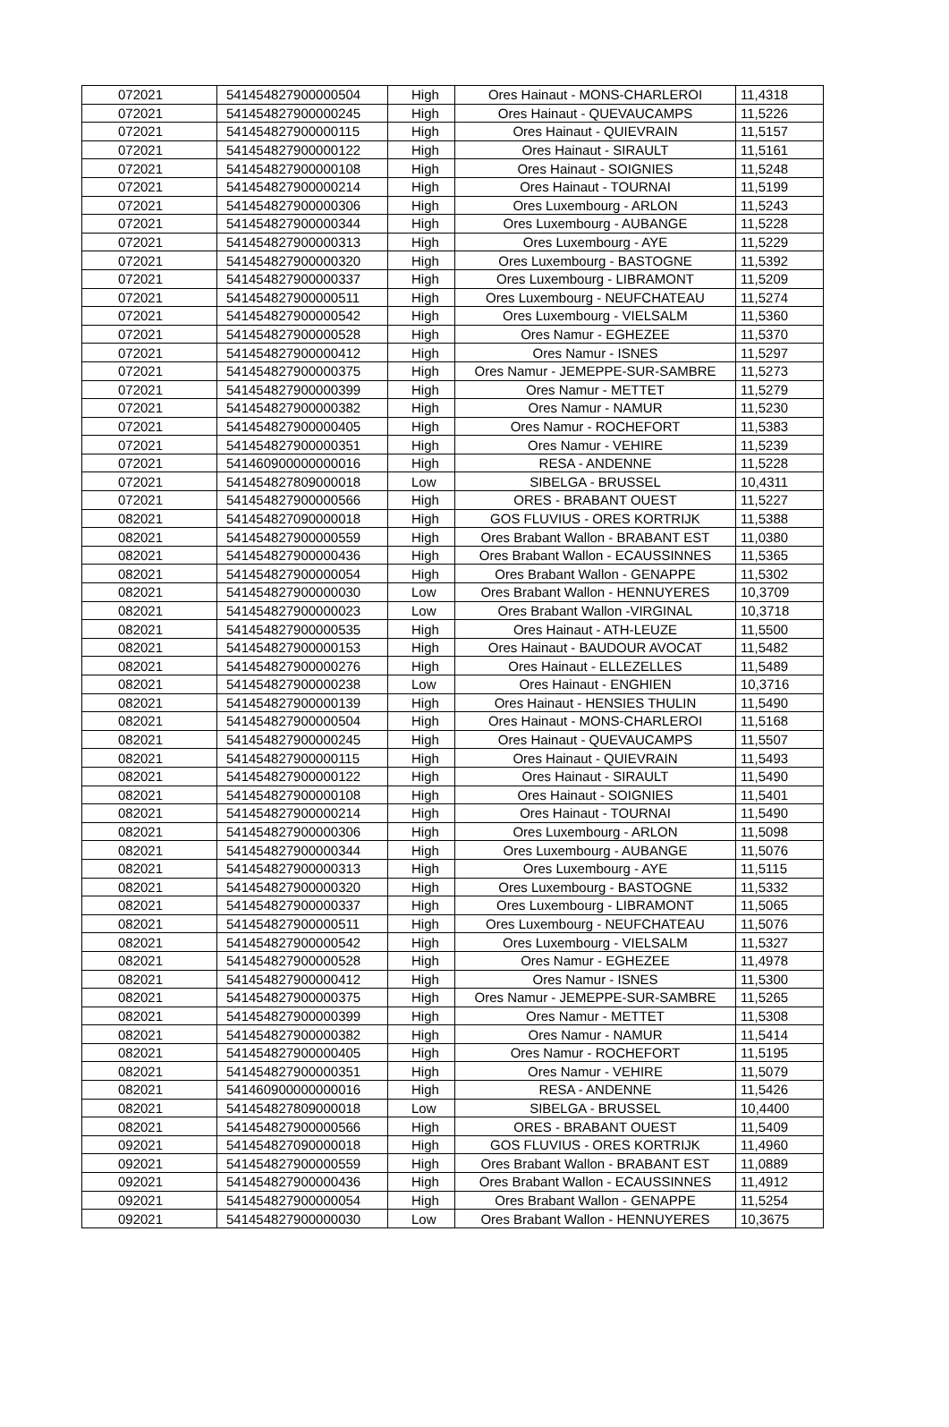| 072021 | 541454827900000504 | High | Ores Hainaut - MONS-CHARLEROI | 11,4318 |
| 072021 | 541454827900000245 | High | Ores Hainaut - QUEVAUCAMPS | 11,5226 |
| 072021 | 541454827900000115 | High | Ores Hainaut - QUIEVRAIN | 11,5157 |
| 072021 | 541454827900000122 | High | Ores Hainaut - SIRAULT | 11,5161 |
| 072021 | 541454827900000108 | High | Ores Hainaut - SOIGNIES | 11,5248 |
| 072021 | 541454827900000214 | High | Ores Hainaut - TOURNAI | 11,5199 |
| 072021 | 541454827900000306 | High | Ores Luxembourg - ARLON | 11,5243 |
| 072021 | 541454827900000344 | High | Ores Luxembourg - AUBANGE | 11,5228 |
| 072021 | 541454827900000313 | High | Ores Luxembourg - AYE | 11,5229 |
| 072021 | 541454827900000320 | High | Ores Luxembourg - BASTOGNE | 11,5392 |
| 072021 | 541454827900000337 | High | Ores Luxembourg - LIBRAMONT | 11,5209 |
| 072021 | 541454827900000511 | High | Ores Luxembourg - NEUFCHATEAU | 11,5274 |
| 072021 | 541454827900000542 | High | Ores Luxembourg - VIELSALM | 11,5360 |
| 072021 | 541454827900000528 | High | Ores Namur - EGHEZEE | 11,5370 |
| 072021 | 541454827900000412 | High | Ores Namur - ISNES | 11,5297 |
| 072021 | 541454827900000375 | High | Ores Namur - JEMEPPE-SUR-SAMBRE | 11,5273 |
| 072021 | 541454827900000399 | High | Ores Namur - METTET | 11,5279 |
| 072021 | 541454827900000382 | High | Ores Namur - NAMUR | 11,5230 |
| 072021 | 541454827900000405 | High | Ores Namur - ROCHEFORT | 11,5383 |
| 072021 | 541454827900000351 | High | Ores Namur - VEHIRE | 11,5239 |
| 072021 | 541460900000000016 | High | RESA - ANDENNE | 11,5228 |
| 072021 | 541454827809000018 | Low | SIBELGA - BRUSSEL | 10,4311 |
| 072021 | 541454827900000566 | High | ORES - BRABANT OUEST | 11,5227 |
| 082021 | 541454827090000018 | High | GOS FLUVIUS - ORES KORTRIJK | 11,5388 |
| 082021 | 541454827900000559 | High | Ores Brabant Wallon - BRABANT EST | 11,0380 |
| 082021 | 541454827900000436 | High | Ores Brabant Wallon - ECAUSSINNES | 11,5365 |
| 082021 | 541454827900000054 | High | Ores Brabant Wallon - GENAPPE | 11,5302 |
| 082021 | 541454827900000030 | Low | Ores Brabant Wallon - HENNUYERES | 10,3709 |
| 082021 | 541454827900000023 | Low | Ores Brabant Wallon -VIRGINAL | 10,3718 |
| 082021 | 541454827900000535 | High | Ores Hainaut - ATH-LEUZE | 11,5500 |
| 082021 | 541454827900000153 | High | Ores Hainaut - BAUDOUR AVOCAT | 11,5482 |
| 082021 | 541454827900000276 | High | Ores Hainaut - ELLEZELLES | 11,5489 |
| 082021 | 541454827900000238 | Low | Ores Hainaut - ENGHIEN | 10,3716 |
| 082021 | 541454827900000139 | High | Ores Hainaut - HENSIES THULIN | 11,5490 |
| 082021 | 541454827900000504 | High | Ores Hainaut - MONS-CHARLEROI | 11,5168 |
| 082021 | 541454827900000245 | High | Ores Hainaut - QUEVAUCAMPS | 11,5507 |
| 082021 | 541454827900000115 | High | Ores Hainaut - QUIEVRAIN | 11,5493 |
| 082021 | 541454827900000122 | High | Ores Hainaut - SIRAULT | 11,5490 |
| 082021 | 541454827900000108 | High | Ores Hainaut - SOIGNIES | 11,5401 |
| 082021 | 541454827900000214 | High | Ores Hainaut - TOURNAI | 11,5490 |
| 082021 | 541454827900000306 | High | Ores Luxembourg - ARLON | 11,5098 |
| 082021 | 541454827900000344 | High | Ores Luxembourg - AUBANGE | 11,5076 |
| 082021 | 541454827900000313 | High | Ores Luxembourg - AYE | 11,5115 |
| 082021 | 541454827900000320 | High | Ores Luxembourg - BASTOGNE | 11,5332 |
| 082021 | 541454827900000337 | High | Ores Luxembourg - LIBRAMONT | 11,5065 |
| 082021 | 541454827900000511 | High | Ores Luxembourg - NEUFCHATEAU | 11,5076 |
| 082021 | 541454827900000542 | High | Ores Luxembourg - VIELSALM | 11,5327 |
| 082021 | 541454827900000528 | High | Ores Namur - EGHEZEE | 11,4978 |
| 082021 | 541454827900000412 | High | Ores Namur - ISNES | 11,5300 |
| 082021 | 541454827900000375 | High | Ores Namur - JEMEPPE-SUR-SAMBRE | 11,5265 |
| 082021 | 541454827900000399 | High | Ores Namur - METTET | 11,5308 |
| 082021 | 541454827900000382 | High | Ores Namur - NAMUR | 11,5414 |
| 082021 | 541454827900000405 | High | Ores Namur - ROCHEFORT | 11,5195 |
| 082021 | 541454827900000351 | High | Ores Namur - VEHIRE | 11,5079 |
| 082021 | 541460900000000016 | High | RESA - ANDENNE | 11,5426 |
| 082021 | 541454827809000018 | Low | SIBELGA - BRUSSEL | 10,4400 |
| 082021 | 541454827900000566 | High | ORES - BRABANT OUEST | 11,5409 |
| 092021 | 541454827090000018 | High | GOS FLUVIUS - ORES KORTRIJK | 11,4960 |
| 092021 | 541454827900000559 | High | Ores Brabant Wallon - BRABANT EST | 11,0889 |
| 092021 | 541454827900000436 | High | Ores Brabant Wallon - ECAUSSINNES | 11,4912 |
| 092021 | 541454827900000054 | High | Ores Brabant Wallon - GENAPPE | 11,5254 |
| 092021 | 541454827900000030 | Low | Ores Brabant Wallon - HENNUYERES | 10,3675 |